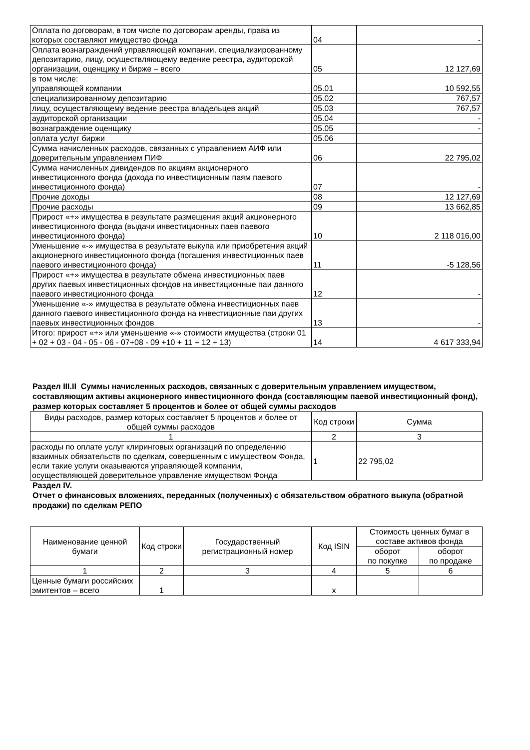| Оплата по договорам, в том числе по договорам аренды, права из которых составляют имущество фонда | 04 | - |
| Оплата вознаграждений управляющей компании, специализированному депозитарию, лицу, осуществляющему ведение реестра, аудиторской организации, оценщику и бирже – всего | 05 | 12 127,69 |
| в том числе: управляющей компании | 05.01 | 10 592,55 |
| специализированному депозитарию | 05.02 | 767,57 |
| лицу, осуществляющему ведение реестра владельцев акций | 05.03 | 767,57 |
| аудиторской организации | 05.04 | - |
| вознаграждение оценщику | 05.05 | - |
| оплата услуг биржи | 05.06 | |
| Сумма начисленных расходов, связанных с управлением АИФ или доверительным управлением ПИФ | 06 | 22 795,02 |
| Сумма начисленных дивидендов по акциям акционерного инвестиционного фонда (дохода по инвестиционным паям паевого инвестиционного фонда) | 07 | - |
| Прочие доходы | 08 | 12 127,69 |
| Прочие расходы | 09 | 13 662,85 |
| Прирост «+» имущества в результате размещения акций акционерного инвестиционного фонда (выдачи инвестиционных паев паевого инвестиционного фонда) | 10 | 2 118 016,00 |
| Уменьшение «-» имущества в результате выкупа или приобретения акций акционерного инвестиционного фонда (погашения инвестиционных паев паевого инвестиционного фонда) | 11 | -5 128,56 |
| Прирост «+» имущества в результате обмена инвестиционных паев других паевых инвестиционных фондов на инвестиционные паи данного паевого инвестиционного фонда | 12 | - |
| Уменьшение «-» имущества в результате обмена инвестиционных паев данного паевого инвестиционного фонда на инвестиционные паи других паевых инвестиционных фондов | 13 | - |
| Итого: прирост «+» или уменьшение «-» стоимости имущества (строки 01 + 02 + 03 - 04 - 05 - 06 - 07+08 - 09 +10 + 11 + 12 + 13) | 14 | 4 617 333,94 |
Раздел III.II Суммы начисленных расходов, связанных с доверительным управлением имуществом, составляющим активы акционерного инвестиционного фонда (составляющим паевой инвестиционный фонд), размер которых составляет 5 процентов и более от общей суммы расходов
| Виды расходов, размер которых составляет 5 процентов и более от общей суммы расходов | Код строки | Сумма |
| --- | --- | --- |
| 1 | 2 | 3 |
| расходы по оплате услуг клиринговых организаций по определению взаимных обязательств по сделкам, совершенным с имуществом Фонда, если такие услуги оказываются управляющей компании, осуществляющей доверительное управление имуществом Фонда | 1 | 22 795,02 |
Раздел IV.
Отчет о финансовых вложениях, переданных (полученных) с обязательством обратного выкупа (обратной продажи) по сделкам РЕПО
| Наименование ценной бумаги | Код строки | Государственный регистрационный номер | Код ISIN | Стоимость ценных бумаг в составе активов фонда | |
| --- | --- | --- | --- | --- | --- |
| | | | | оборот по покупке | оборот по продаже |
| 1 | 2 | 3 | 4 | 5 | 6 |
| Ценные бумаги российских эмитентов – всего | 1 | | x | | |